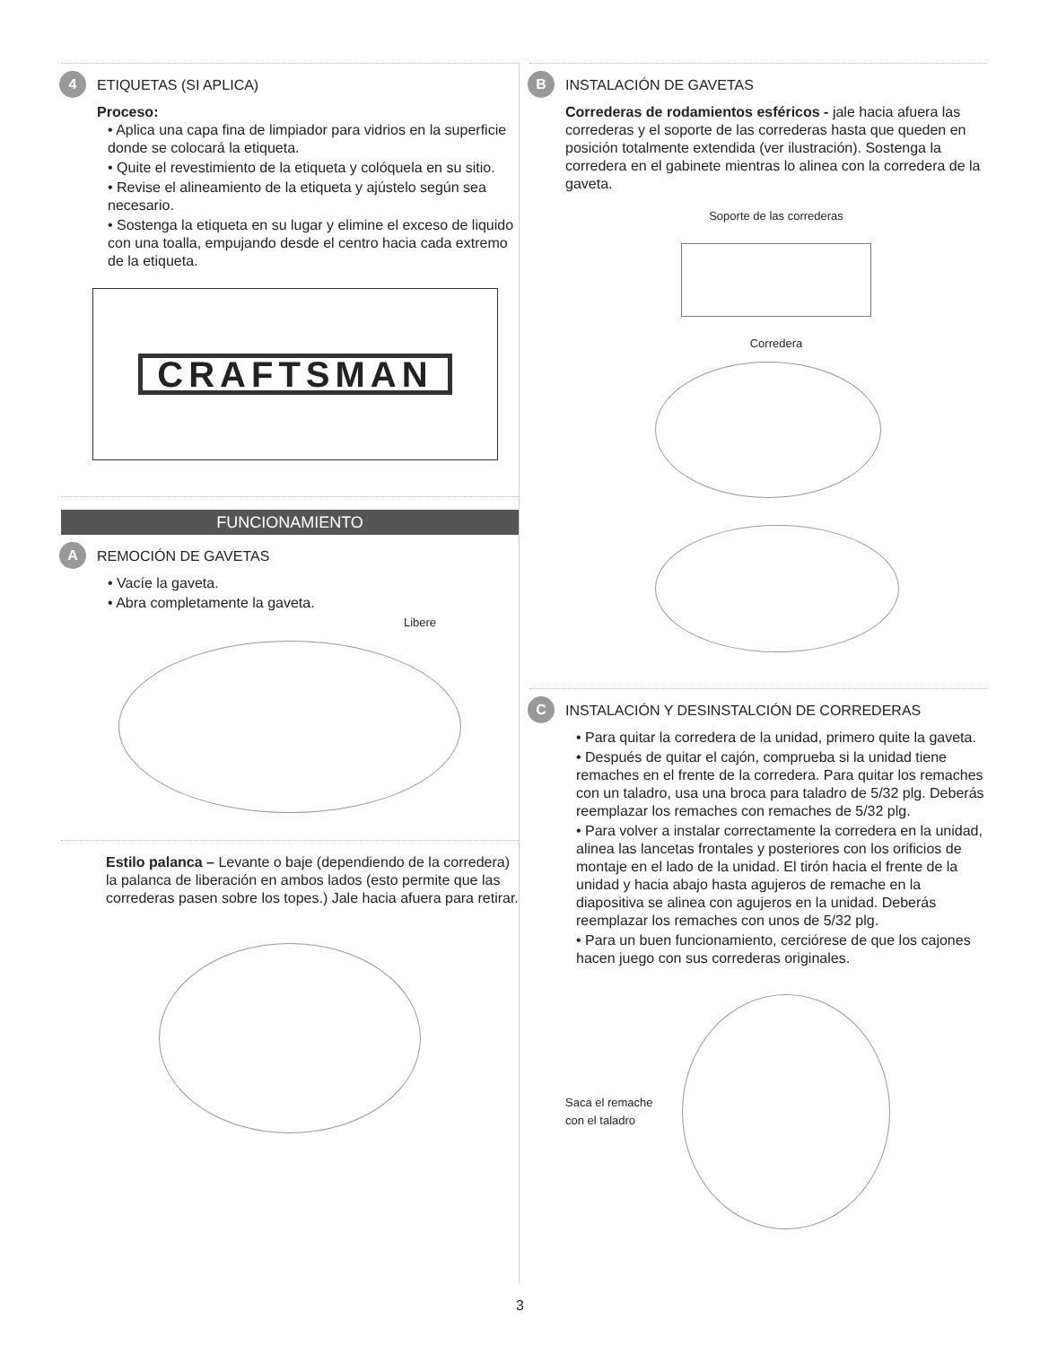4 ETIQUETAS (SI APLICA)
Proceso:
• Aplica una capa fina de limpiador para vidrios en la superficie donde se colocará la etiqueta.
• Quite el revestimiento de la etiqueta y colóquela en su sitio.
• Revise el alineamiento de la etiqueta y ajústelo según sea necesario.
• Sostenga la etiqueta en su lugar y elimine el exceso de liquido con una toalla, empujando desde el centro hacia cada extremo de la etiqueta.
CRAFTSMAN
FUNCIONAMIENTO
A REMOCIÓN DE GAVETAS
• Vacíe la gaveta.
• Abra completamente la gaveta.
Libere
Estilo palanca – Levante o baje (dependiendo de la corredera) la palanca de liberación en ambos lados (esto permite que las correderas pasen sobre los topes.) Jale hacia afuera para retirar.
B INSTALACIÓN DE GAVETAS
Correderas de rodamientos esféricos - jale hacia afuera las correderas y el soporte de las correderas hasta que queden en posición totalmente extendida (ver ilustración). Sostenga la corredera en el gabinete mientras lo alinea con la corredera de la gaveta.
Soporte de las correderas
Corredera
C INSTALACIÓN Y DESINSTALCIÓN DE CORREDERAS
• Para quitar la corredera de la unidad, primero quite la gaveta.
• Después de quitar el cajón, comprueba si la unidad tiene remaches en el frente de la corredera. Para quitar los remaches con un taladro, usa una broca para taladro de 5/32 plg. Deberás reemplazar los remaches con remaches de 5/32 plg.
• Para volver a instalar correctamente la corredera en la unidad, alinea las lancetas frontales y posteriores con los orificios de montaje en el lado de la unidad. El tirón hacia el frente de la unidad y hacia abajo hasta agujeros de remache en la diapositiva se alinea con agujeros en la unidad. Deberás reemplazar los remaches con unos de 5/32 plg.
• Para un buen funcionamiento, cerciórese de que los cajones hacen juego con sus correderas originales.
Saca el remache
con el taladro
3